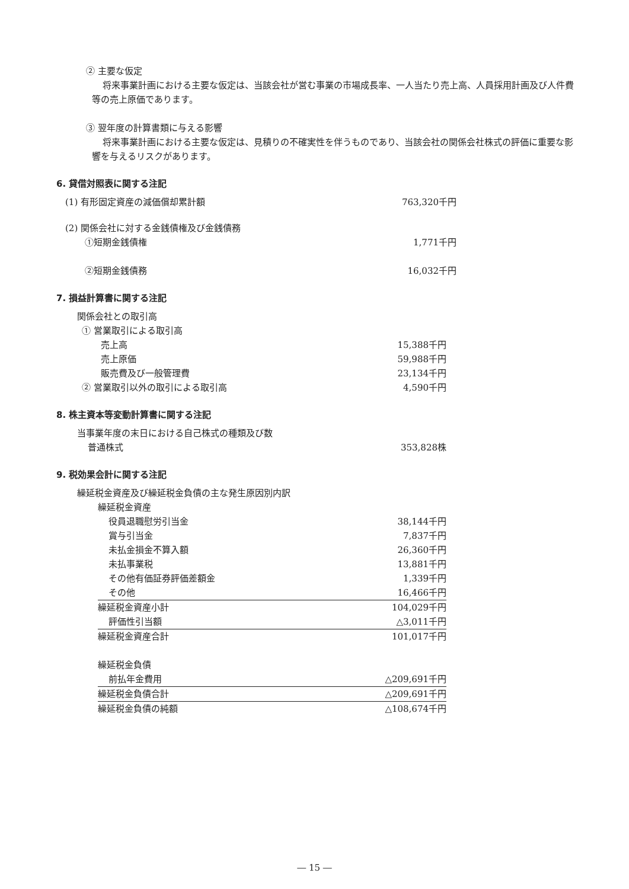② 主要な仮定
将来事業計画における主要な仮定は、当該会社が営む事業の市場成長率、一人当たり売上高、人員採用計画及び人件費等の売上原価であります。
③ 翌年度の計算書類に与える影響
将来事業計画における主要な仮定は、見積りの不確実性を伴うものであり、当該会社の関係会社株式の評価に重要な影響を与えるリスクがあります。
6. 貸借対照表に関する注記
| (1) 有形固定資産の減価償却累計額 | 763,320千円 |
| (2) 関係会社に対する金銭債権及び金銭債務 | |
| ①短期金銭債権 | 1,771千円 |
| ②短期金銭債務 | 16,032千円 |
7. 損益計算書に関する注記
| 関係会社との取引高 | |
| ① 営業取引による取引高 | |
| 売上高 | 15,388千円 |
| 売上原価 | 59,988千円 |
| 販売費及び一般管理費 | 23,134千円 |
| ② 営業取引以外の取引による取引高 | 4,590千円 |
8. 株主資本等変動計算書に関する注記
| 当事業年度の末日における自己株式の種類及び数 | |
| 普通株式 | 353,828株 |
9. 税効果会計に関する注記
繰延税金資産及び繰延税金負債の主な発生原因別内訳
| 繰延税金資産 | |
| 役員退職慰労引当金 | 38,144千円 |
| 賞与引当金 | 7,837千円 |
| 未払金損金不算入額 | 26,360千円 |
| 未払事業税 | 13,881千円 |
| その他有価証券評価差額金 | 1,339千円 |
| その他 | 16,466千円 |
| 繰延税金資産小計 | 104,029千円 |
| 評価性引当額 | △3,011千円 |
| 繰延税金資産合計 | 101,017千円 |
| 繰延税金負債 | |
| 前払年金費用 | △209,691千円 |
| 繰延税金負債合計 | △209,691千円 |
| 繰延税金負債の純額 | △108,674千円 |
― 15 ―